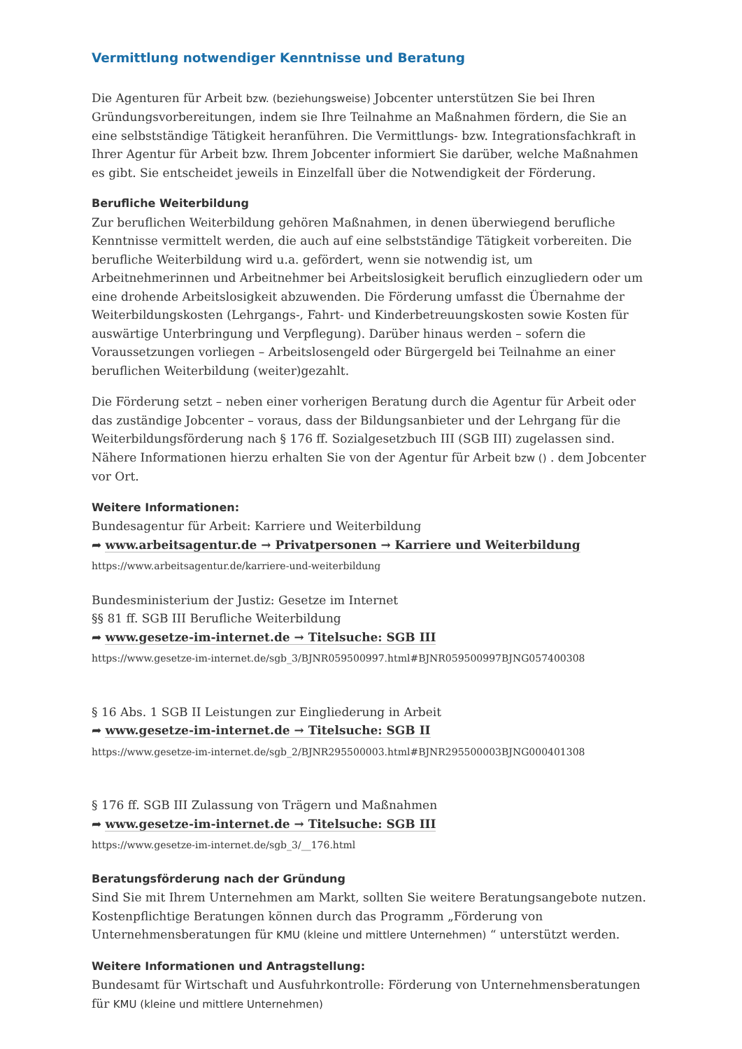Vermittlung notwendiger Kenntnisse und Beratung
Die Agenturen für Arbeit bzw. (beziehungsweise) Jobcenter unterstützen Sie bei Ihren Gründungsvorbereitungen, indem sie Ihre Teilnahme an Maßnahmen fördern, die Sie an eine selbstständige Tätigkeit heranführen. Die Vermittlungs- bzw. Integrationsfachkraft in Ihrer Agentur für Arbeit bzw. Ihrem Jobcenter informiert Sie darüber, welche Maßnahmen es gibt. Sie entscheidet jeweils in Einzelfall über die Notwendigkeit der Förderung.
Berufliche Weiterbildung
Zur beruflichen Weiterbildung gehören Maßnahmen, in denen überwiegend berufliche Kenntnisse vermittelt werden, die auch auf eine selbstständige Tätigkeit vorbereiten. Die berufliche Weiterbildung wird u.a. gefördert, wenn sie notwendig ist, um Arbeitnehmerinnen und Arbeitnehmer bei Arbeitslosigkeit beruflich einzugliedern oder um eine drohende Arbeitslosigkeit abzuwenden. Die Förderung umfasst die Übernahme der Weiterbildungskosten (Lehrgangs-, Fahrt- und Kinderbetreuungskosten sowie Kosten für auswärtige Unterbringung und Verpflegung). Darüber hinaus werden – sofern die Voraussetzungen vorliegen – Arbeitslosengeld oder Bürgergeld bei Teilnahme an einer beruflichen Weiterbildung (weiter)gezahlt.
Die Förderung setzt – neben einer vorherigen Beratung durch die Agentur für Arbeit oder das zuständige Jobcenter – voraus, dass der Bildungsanbieter und der Lehrgang für die Weiterbildungsförderung nach § 176 ff. Sozialgesetzbuch III (SGB III) zugelassen sind. Nähere Informationen hierzu erhalten Sie von der Agentur für Arbeit bzw () . dem Jobcenter vor Ort.
Weitere Informationen:
Bundesagentur für Arbeit: Karriere und Weiterbildung
➦ www.arbeitsagentur.de → Privatpersonen → Karriere und Weiterbildung
https://www.arbeitsagentur.de/karriere-und-weiterbildung
Bundesministerium der Justiz: Gesetze im Internet
§§ 81 ff. SGB III Berufliche Weiterbildung
➦ www.gesetze-im-internet.de → Titelsuche: SGB III
https://www.gesetze-im-internet.de/sgb_3/BJNR059500997.html#BJNR059500997BJNG057400308
§ 16 Abs. 1 SGB II Leistungen zur Eingliederung in Arbeit
➦ www.gesetze-im-internet.de → Titelsuche: SGB II
https://www.gesetze-im-internet.de/sgb_2/BJNR295500003.html#BJNR295500003BJNG000401308
§ 176 ff. SGB III Zulassung von Trägern und Maßnahmen
➦ www.gesetze-im-internet.de → Titelsuche: SGB III
https://www.gesetze-im-internet.de/sgb_3/__176.html
Beratungsförderung nach der Gründung
Sind Sie mit Ihrem Unternehmen am Markt, sollten Sie weitere Beratungsangebote nutzen. Kostenpflichtige Beratungen können durch das Programm „Förderung von Unternehmensberatungen für KMU (kleine und mittlere Unternehmen) “ unterstützt werden.
Weitere Informationen und Antragstellung:
Bundesamt für Wirtschaft und Ausfuhrkontrolle: Förderung von Unternehmensberatungen für KMU (kleine und mittlere Unternehmen)